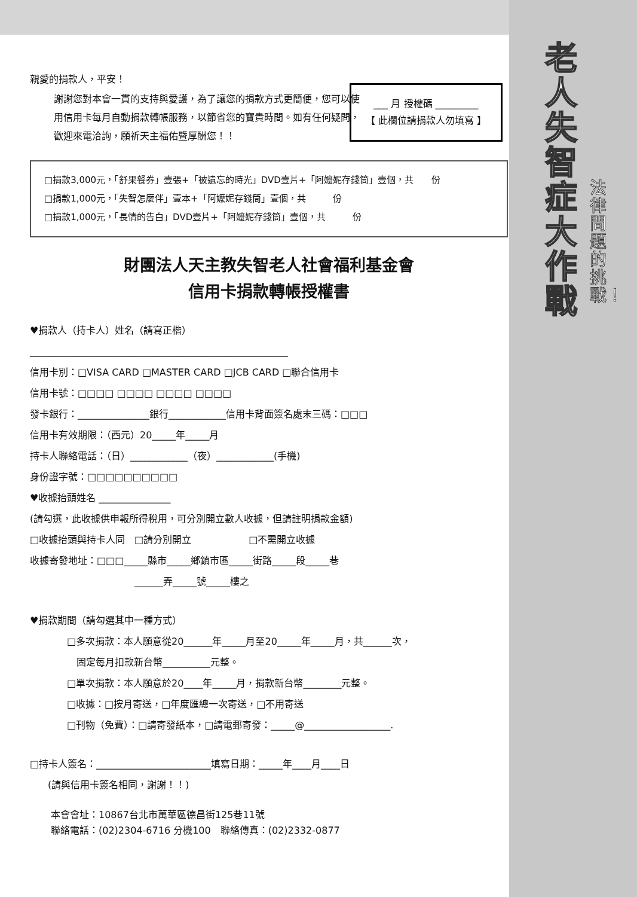老人失智症大作戰
法律問題的挑戰！
___ 月 授權碼 _________
【 此欄位請捐款人勿填寫 】
親愛的捐款人，平安！
謝謝您對本會一貫的支持與愛護，為了讓您的捐款方式更簡便，您可以使用信用卡每月自動捐款轉帳服務，以節省您的寶貴時間。如有任何疑問，歡迎來電洽詢，願祈天主福佑暨厚酬您！！
□捐款3,000元，「舒果餐券」壹張+「被遺忘的時光」DVD壹片+「阿嬤妮存錢筒」壹個，共　　份
□捐款1,000元，「失智怎麼伴」壹本+「阿嬤妮存錢筒」壹個，共　　　份
□捐款1,000元，「長情的告白」DVD壹片+「阿嬤妮存錢筒」壹個，共　　　份
財團法人天主教失智老人社會福利基金會
信用卡捐款轉帳授權書
♥捐款人（持卡人）姓名（請寫正楷）
______________________________________________________
信用卡別：□VISA CARD □MASTER CARD □JCB CARD □聯合信用卡
信用卡號：□□□□ □□□□ □□□□ □□□□
發卡銀行：_______________銀行____________信用卡背面簽名處末三碼：□□□
信用卡有效期限：（西元）20_____年_____月
持卡人聯絡電話：（日）____________（夜）____________(手機)
身份證字號：□□□□□□□□□□
♥收據抬頭姓名 _______________
(請勾選，此收據供申報所得稅用，可分別開立數人收據，但請註明捐款金額)
□收據抬頭與持卡人同　□請分別開立　　　　　　□不需開立收據
收據寄發地址：□□□_____縣市_____鄉鎮市區_____街路_____段_____巷
______弄_____號_____樓之
♥捐款期間（請勾選其中一種方式）
□多次捐款：本人願意從20______年_____月至20_____年_____月，共______次，
　固定每月扣款新台幣__________元整。
□單次捐款：本人願意於20____年_____月，捐款新台幣________元整。
□收據：□按月寄送，□年度匯總一次寄送，□不用寄送
□刊物（免費）：□請寄發紙本，□請電郵寄發：_____@__________________.
□持卡人簽名：________________________填寫日期：_____年____月____日
(請與信用卡簽名相同，謝謝！！)
本會會址：10867台北市萬華區德昌街125巷11號
聯絡電話：(02)2304-6716 分機100　聯絡傳真：(02)2332-0877